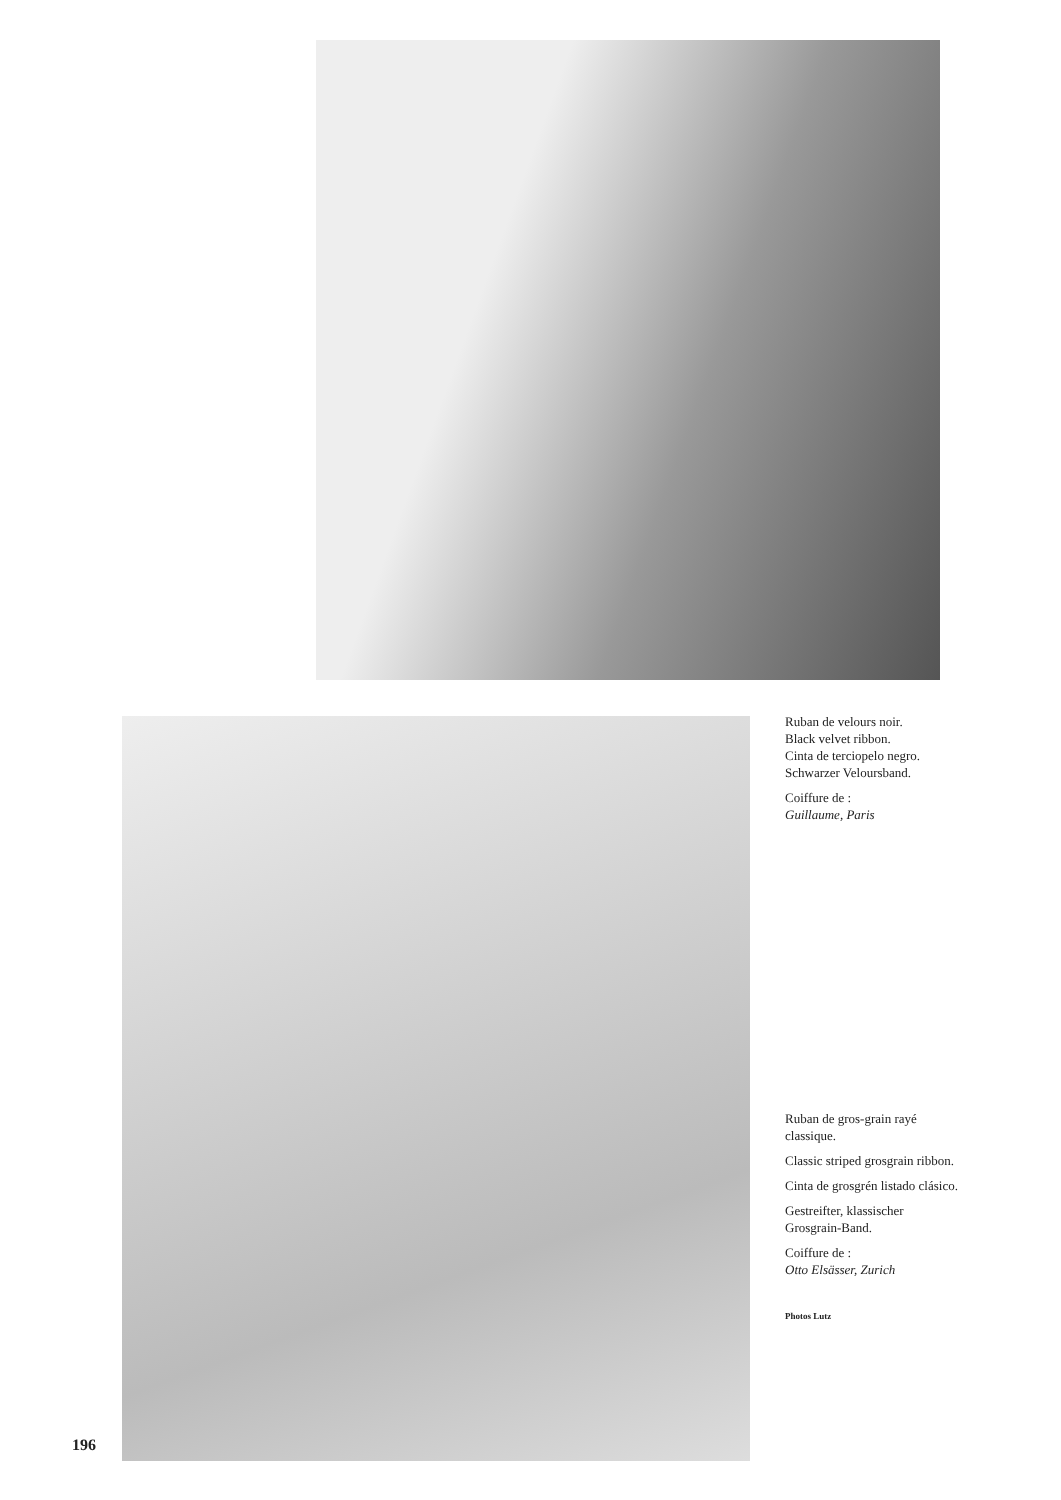Ruban de velours noir.
Black velvet ribbon.
Cinta de terciopelo negro.
Schwarzer Veloursband.
Coiffure de :
Guillaume, Paris
Ruban de gros-grain rayé classique.
Classic striped grosgrain ribbon.
Cinta de grosgrén listado clásico.
Gestreifter, klassischer Grosgrain-Band.
Coiffure de :
Otto Elsässer, Zurich
Photos Lutz
196